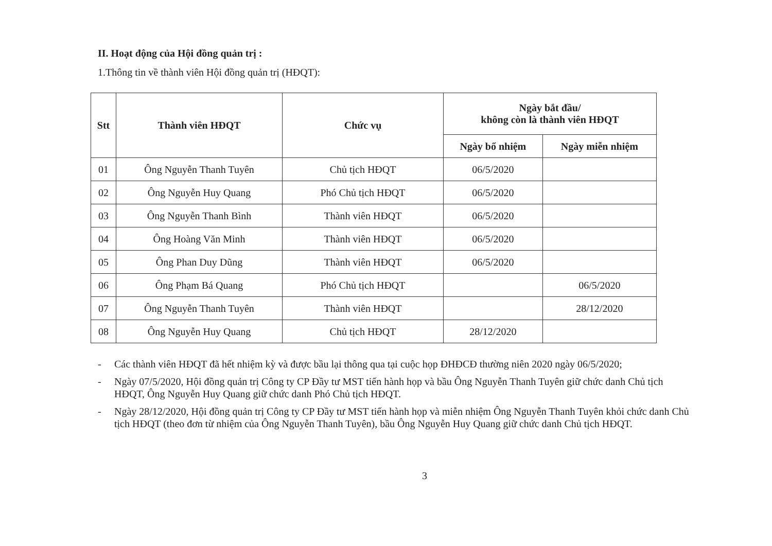II. Hoạt động của Hội đồng quản trị :
1.Thông tin về thành viên Hội đồng quản trị (HĐQT):
| Stt | Thành viên HĐQT | Chức vụ | Ngày bắt đầu/ không còn là thành viên HĐQT | |
| --- | --- | --- | --- | --- |
| | | | Ngày bổ nhiệm | Ngày miễn nhiệm |
| 01 | Ông Nguyễn Thanh Tuyên | Chủ tịch HĐQT | 06/5/2020 | |
| 02 | Ông Nguyễn Huy Quang | Phó Chủ tịch HĐQT | 06/5/2020 | |
| 03 | Ông Nguyễn Thanh Bình | Thành viên HĐQT | 06/5/2020 | |
| 04 | Ông Hoàng Văn Minh | Thành viên HĐQT | 06/5/2020 | |
| 05 | Ông Phan Duy Dũng | Thành viên HĐQT | 06/5/2020 | |
| 06 | Ông Phạm Bá Quang | Phó Chủ tịch HĐQT | | 06/5/2020 |
| 07 | Ông Nguyễn Thanh Tuyên | Thành viên HĐQT | | 28/12/2020 |
| 08 | Ông Nguyễn Huy Quang | Chủ tịch HĐQT | 28/12/2020 | |
- Các thành viên HĐQT đã hết nhiệm kỳ và được bầu lại thông qua tại cuộc họp ĐHĐCĐ thường niên 2020 ngày 06/5/2020;
- Ngày 07/5/2020, Hội đồng quản trị Công ty CP Đầy tư MST tiến hành họp và bầu Ông Nguyễn Thanh Tuyên giữ chức danh Chủ tịch HĐQT, Ông Nguyễn Huy Quang giữ chức danh Phó Chủ tịch HĐQT.
- Ngày 28/12/2020, Hội đồng quản trị Công ty CP Đầy tư MST tiến hành họp và miễn nhiệm Ông Nguyễn Thanh Tuyên khỏi chức danh Chủ tịch HĐQT (theo đơn từ nhiệm của Ông Nguyễn Thanh Tuyên), bầu Ông Nguyễn Huy Quang giữ chức danh Chủ tịch HĐQT.
3